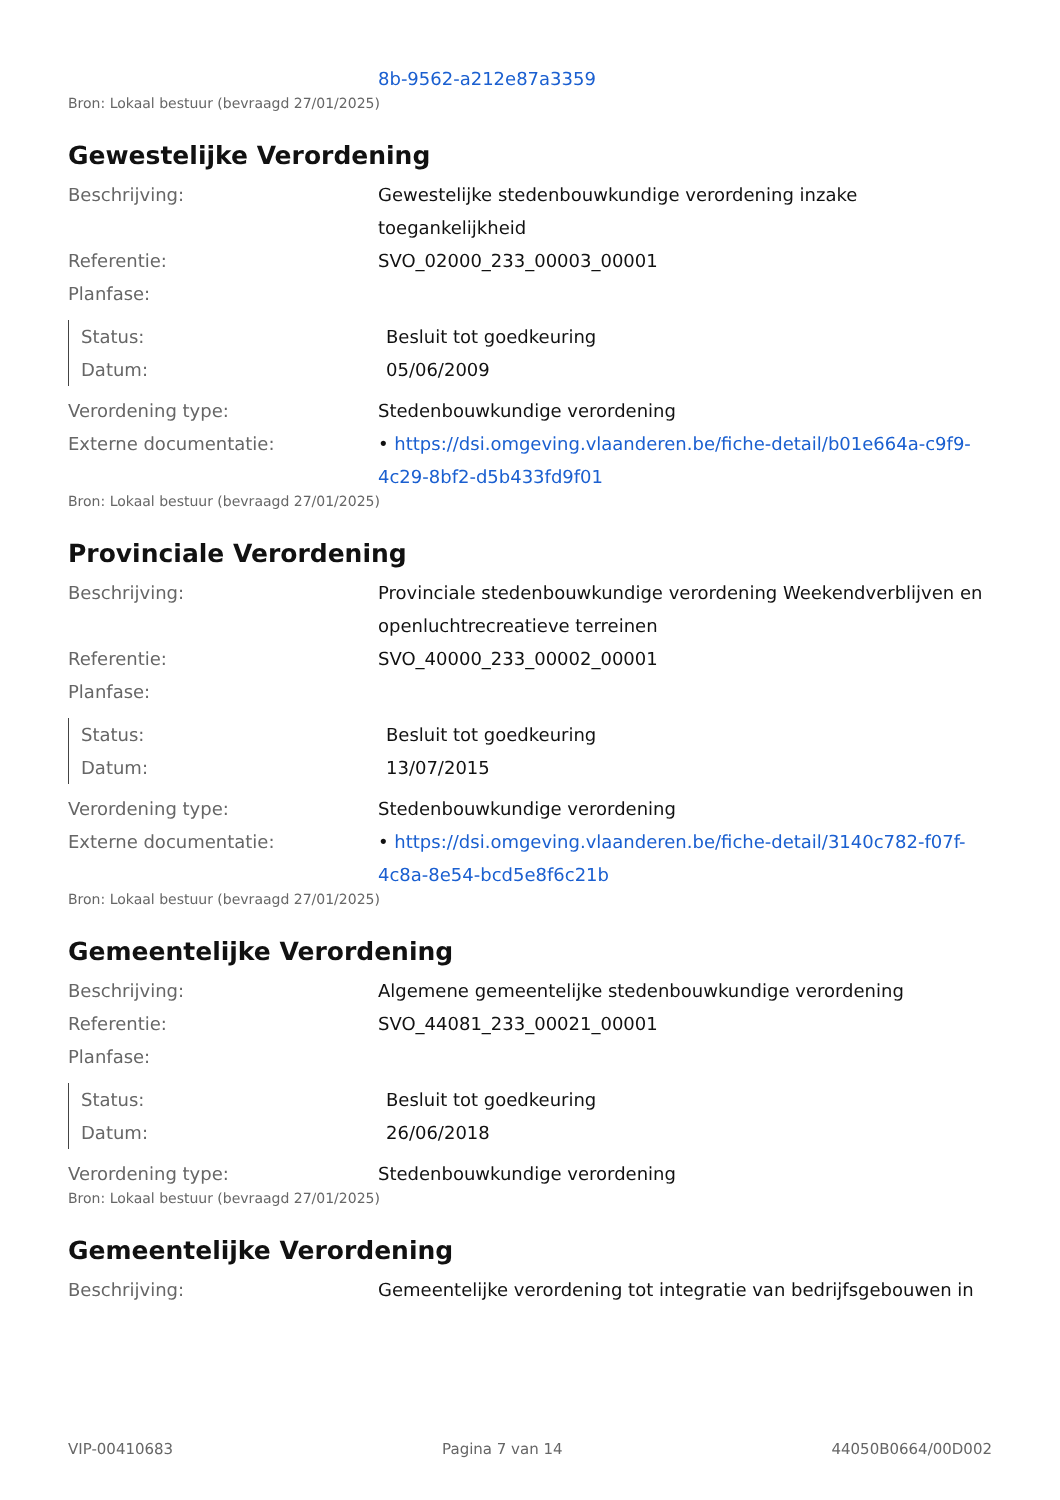8b-9562-a212e87a3359
Bron: Lokaal bestuur (bevraagd 27/01/2025)
Gewestelijke Verordening
Beschrijving: Gewestelijke stedenbouwkundige verordening inzake toegankelijkheid
Referentie: SVO_02000_233_00003_00001
Planfase:
Status: Besluit tot goedkeuring
Datum: 05/06/2009
Verordening type: Stedenbouwkundige verordening
Externe documentatie: • https://dsi.omgeving.vlaanderen.be/fiche-detail/b01e664a-c9f9-4c29-8bf2-d5b433fd9f01
Bron: Lokaal bestuur (bevraagd 27/01/2025)
Provinciale Verordening
Beschrijving: Provinciale stedenbouwkundige verordening Weekendverblijven en openluchtrecreatieve terreinen
Referentie: SVO_40000_233_00002_00001
Planfase:
Status: Besluit tot goedkeuring
Datum: 13/07/2015
Verordening type: Stedenbouwkundige verordening
Externe documentatie: • https://dsi.omgeving.vlaanderen.be/fiche-detail/3140c782-f07f-4c8a-8e54-bcd5e8f6c21b
Bron: Lokaal bestuur (bevraagd 27/01/2025)
Gemeentelijke Verordening
Beschrijving: Algemene gemeentelijke stedenbouwkundige verordening
Referentie: SVO_44081_233_00021_00001
Planfase:
Status: Besluit tot goedkeuring
Datum: 26/06/2018
Verordening type: Stedenbouwkundige verordening
Bron: Lokaal bestuur (bevraagd 27/01/2025)
Gemeentelijke Verordening
Beschrijving: Gemeentelijke verordening tot integratie van bedrijfsgebouwen in
VIP-00410683 Pagina 7 van 14 44050B0664/00D002